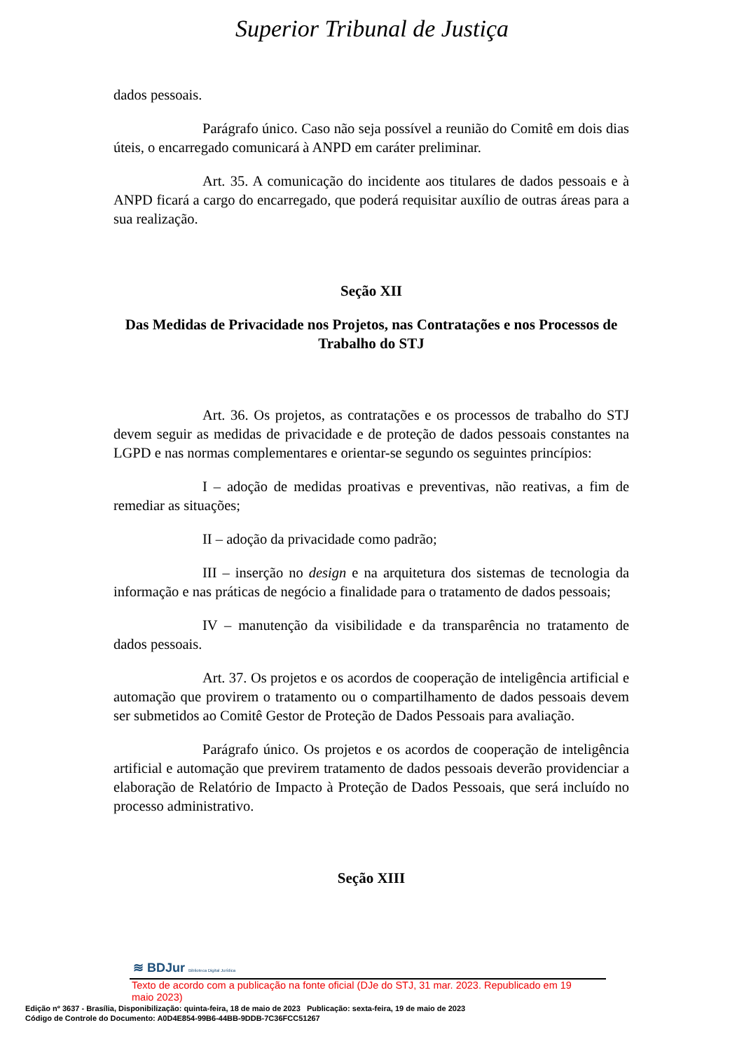Superior Tribunal de Justiça
dados pessoais.
Parágrafo único. Caso não seja possível a reunião do Comitê em dois dias úteis, o encarregado comunicará à ANPD em caráter preliminar.
Art. 35. A comunicação do incidente aos titulares de dados pessoais e à ANPD ficará a cargo do encarregado, que poderá requisitar auxílio de outras áreas para a sua realização.
Seção XII
Das Medidas de Privacidade nos Projetos, nas Contratações e nos Processos de Trabalho do STJ
Art. 36. Os projetos, as contratações e os processos de trabalho do STJ devem seguir as medidas de privacidade e de proteção de dados pessoais constantes na LGPD e nas normas complementares e orientar-se segundo os seguintes princípios:
I – adoção de medidas proativas e preventivas, não reativas, a fim de remediar as situações;
II – adoção da privacidade como padrão;
III – inserção no design e na arquitetura dos sistemas de tecnologia da informação e nas práticas de negócio a finalidade para o tratamento de dados pessoais;
IV – manutenção da visibilidade e da transparência no tratamento de dados pessoais.
Art. 37. Os projetos e os acordos de cooperação de inteligência artificial e automação que provirem o tratamento ou o compartilhamento de dados pessoais devem ser submetidos ao Comitê Gestor de Proteção de Dados Pessoais para avaliação.
Parágrafo único. Os projetos e os acordos de cooperação de inteligência artificial e automação que previrem tratamento de dados pessoais deverão providenciar a elaboração de Relatório de Impacto à Proteção de Dados Pessoais, que será incluído no processo administrativo.
Seção XIII
≋ BDJur Biblioteca Digital Jurídica
Texto de acordo com a publicação na fonte oficial (DJe do STJ, 31 mar. 2023. Republicado em 19 maio 2023)
Edição nº 3637 - Brasília, Disponibilização: quinta-feira, 18 de maio de 2023 Publicação: sexta-feira, 19 de maio de 2023
Código de Controle do Documento: A0D4E854-99B6-44BB-9DDB-7C36FCC51267